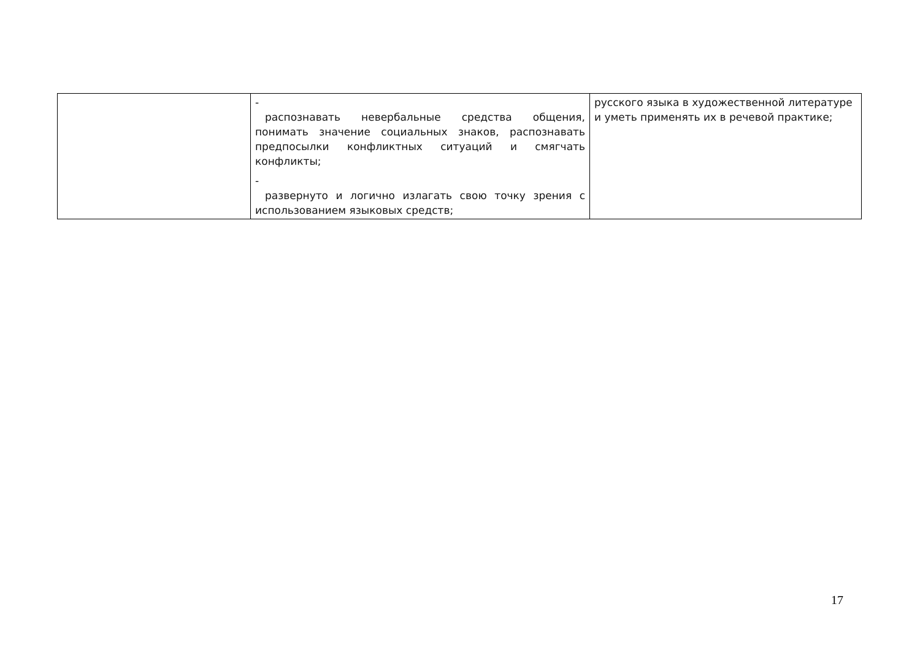| | - распознавать невербальные средства общения, понимать значение социальных знаков, распознавать предпосылки конфликтных ситуаций и смягчать конфликты; - развернуто и логично излагать свою точку зрения с использованием языковых средств; | русского языка в художественной литературе и уметь применять их в речевой практике; |
17